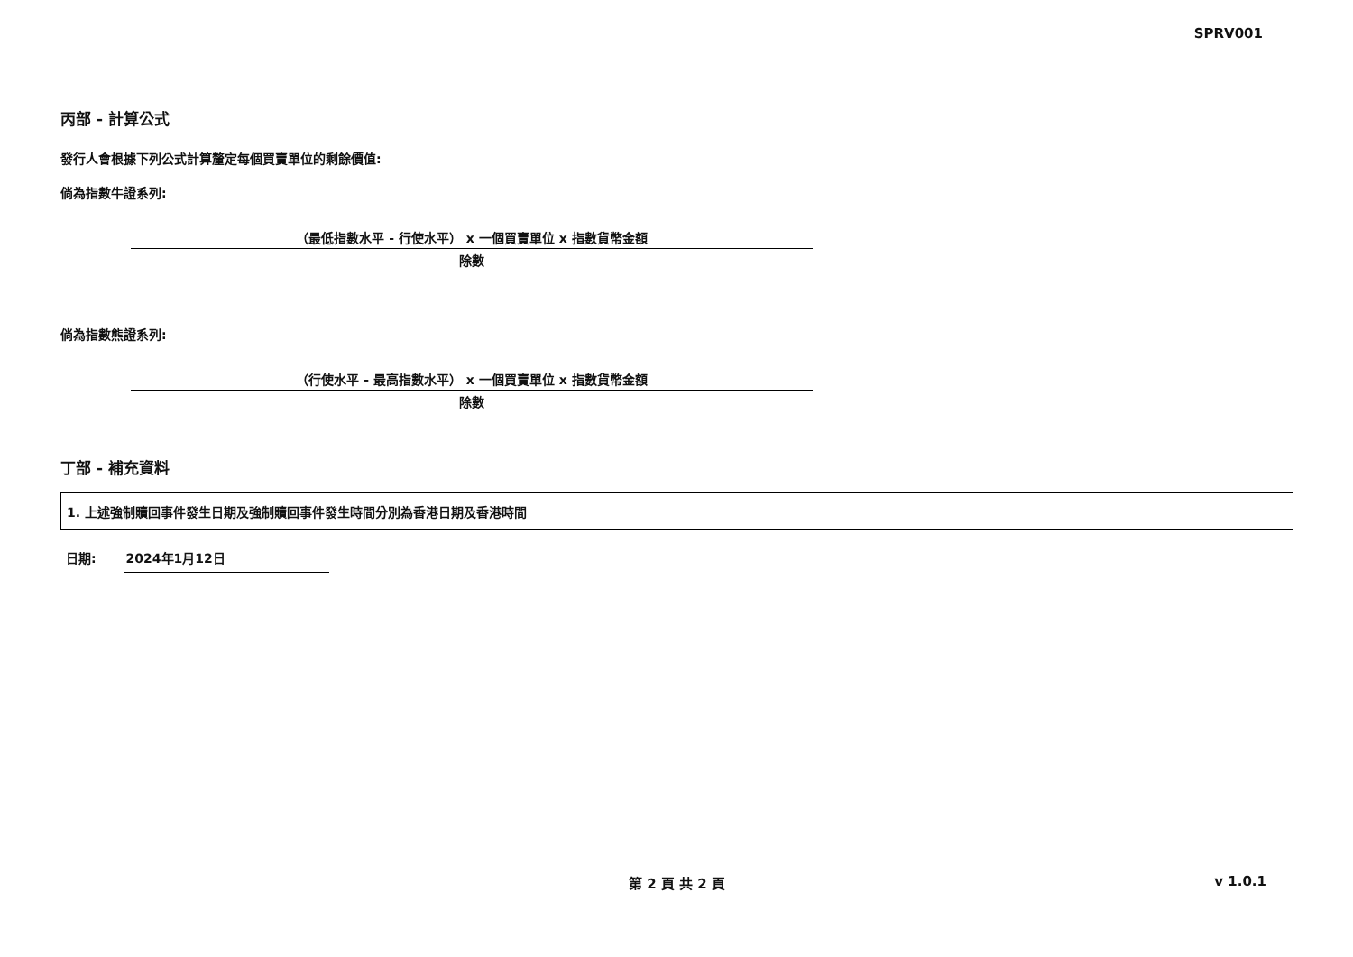SPRV001
丙部 - 計算公式
發行人會根據下列公式計算釐定每個買賣單位的剩餘價值:
倘為指數牛證系列:
（最低指數水平 - 行使水平） x 一個買賣單位 x 指數貨幣金額
除數
倘為指數熊證系列:
（行使水平 - 最高指數水平） x 一個買賣單位 x 指數貨幣金額
除數
丁部 - 補充資料
1. 上述強制贖回事件發生日期及強制贖回事件發生時間分別為香港日期及香港時間
日期: 2024年1月12日
第 2 頁 共 2 頁 v 1.0.1